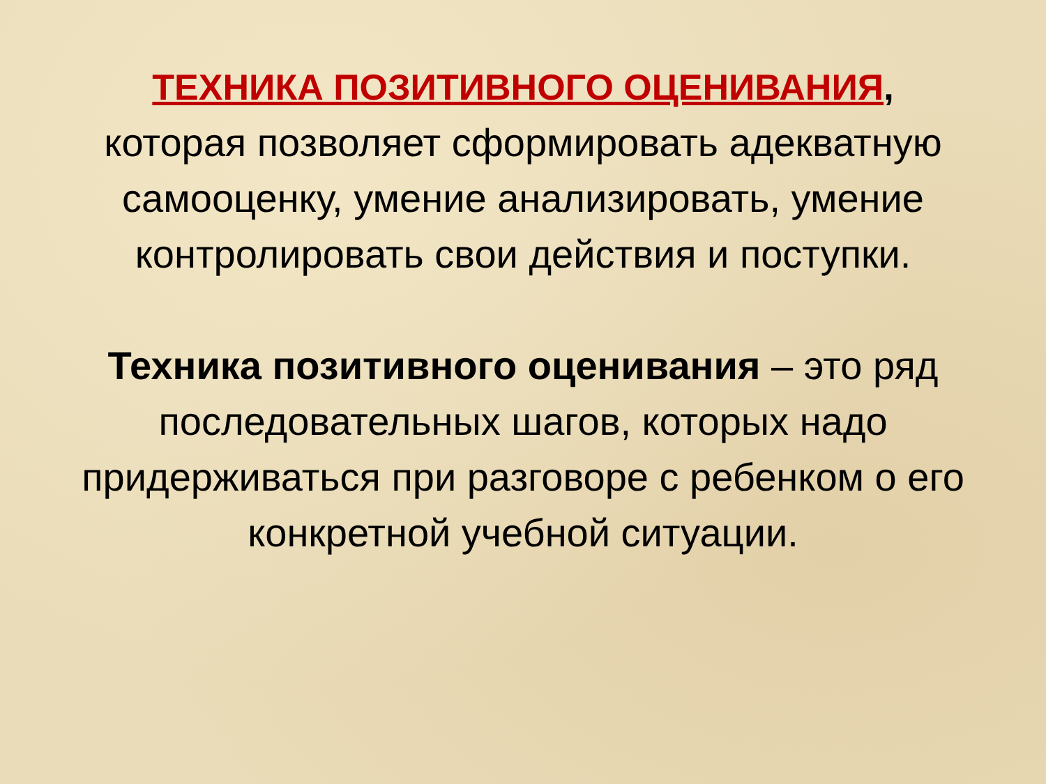ТЕХНИКА ПОЗИТИВНОГО ОЦЕНИВАНИЯ,
которая позволяет сформировать адекватную самооценку, умение анализировать, умение контролировать свои действия и поступки.
Техника позитивного оценивания – это ряд последовательных шагов, которых надо придерживаться при разговоре с ребенком о его конкретной учебной ситуации.